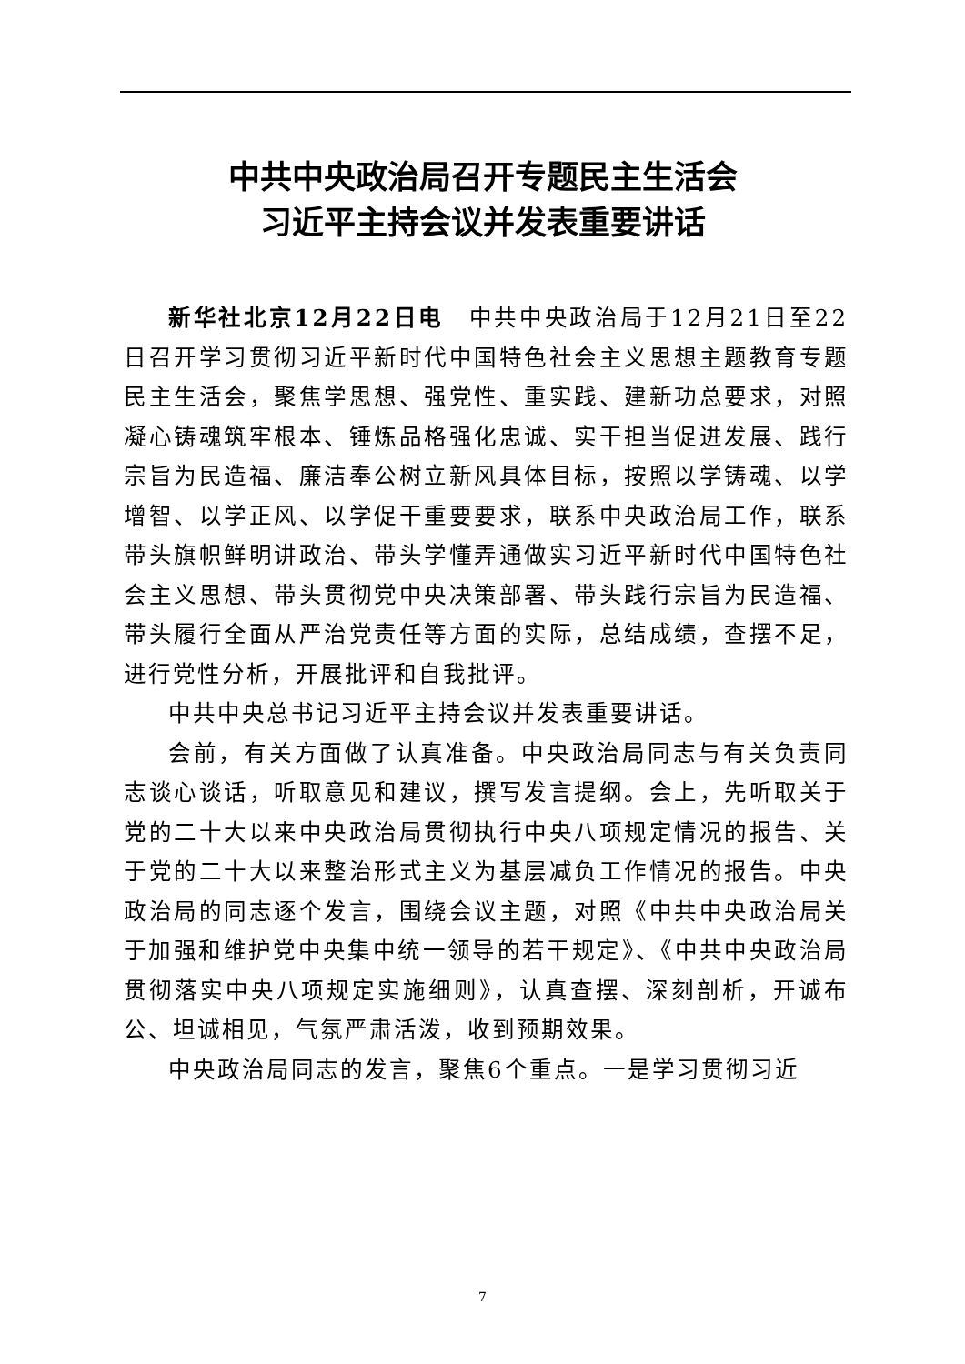中共中央政治局召开专题民主生活会
习近平主持会议并发表重要讲话
新华社北京12月22日电　中共中央政治局于12月21日至22日召开学习贯彻习近平新时代中国特色社会主义思想主题教育专题民主生活会，聚焦学思想、强党性、重实践、建新功总要求，对照凝心铸魂筑牢根本、锤炼品格强化忠诚、实干担当促进发展、践行宗旨为民造福、廉洁奉公树立新风具体目标，按照以学铸魂、以学增智、以学正风、以学促干重要要求，联系中央政治局工作，联系带头旗帜鲜明讲政治、带头学懂弄通做实习近平新时代中国特色社会主义思想、带头贯彻党中央决策部署、带头践行宗旨为民造福、带头履行全面从严治党责任等方面的实际，总结成绩，查摆不足，进行党性分析，开展批评和自我批评。
中共中央总书记习近平主持会议并发表重要讲话。
会前，有关方面做了认真准备。中央政治局同志与有关负责同志谈心谈话，听取意见和建议，撰写发言提纲。会上，先听取关于党的二十大以来中央政治局贯彻执行中央八项规定情况的报告、关于党的二十大以来整治形式主义为基层减负工作情况的报告。中央政治局的同志逐个发言，围绕会议主题，对照《中共中央政治局关于加强和维护党中央集中统一领导的若干规定》、《中共中央政治局贯彻落实中央八项规定实施细则》，认真查摆、深刻剖析，开诚布公、坦诚相见，气氛严肃活泼，收到预期效果。
中央政治局同志的发言，聚焦6个重点。一是学习贯彻习近
7